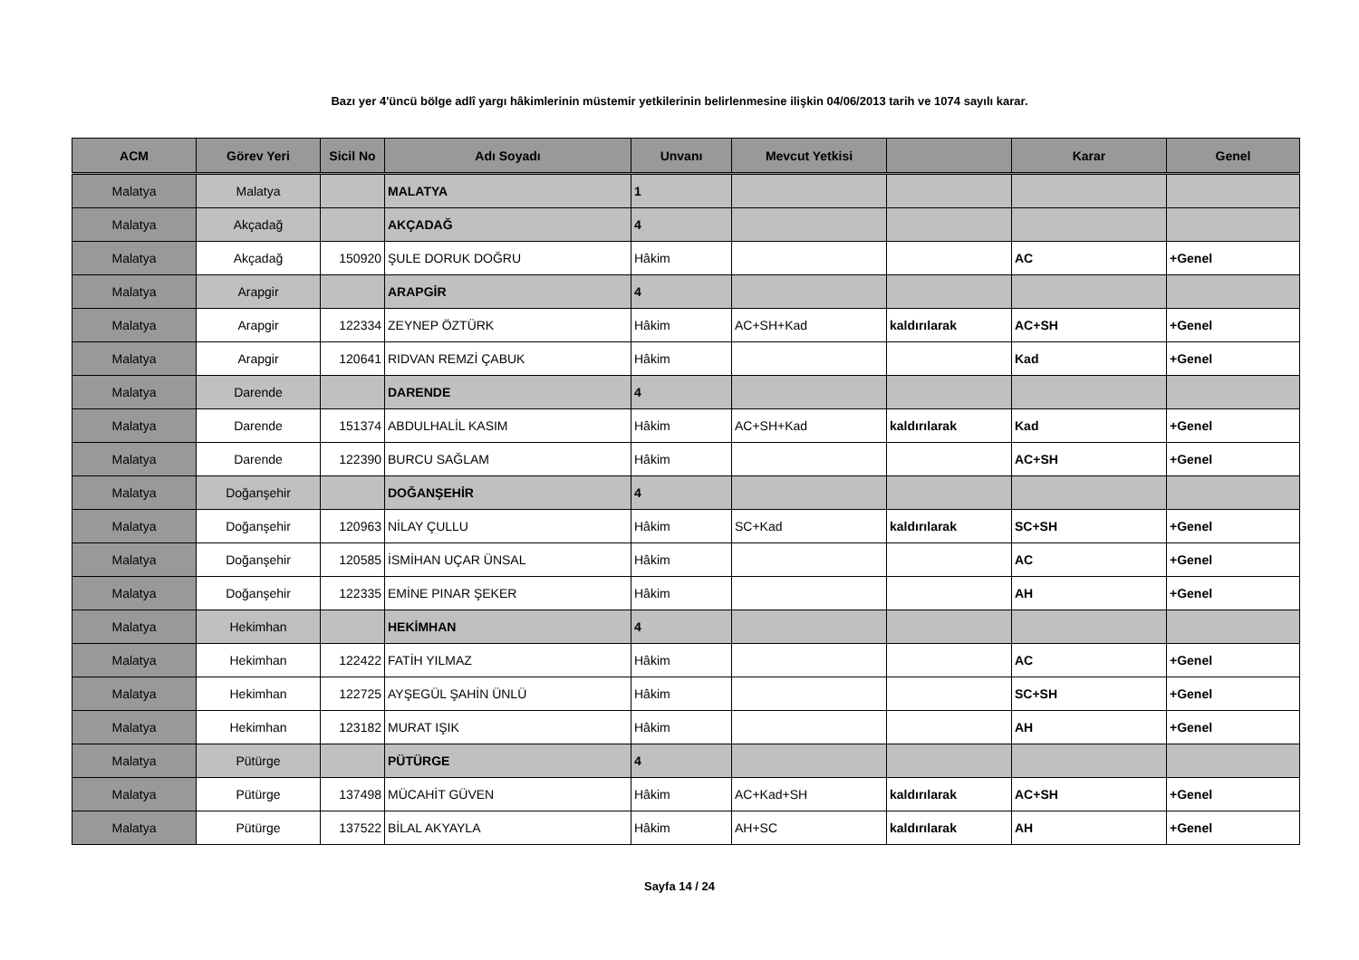Bazı yer 4'üncü bölge adlî yargı hâkimlerinin müstemir yetkilerinin belirlenmesine ilişkin 04/06/2013 tarih ve 1074 sayılı karar.
| ACM | Görev Yeri | Sicil No | Adı Soyadı | Unvanı | Mevcut Yetkisi | | Karar | Genel |
| --- | --- | --- | --- | --- | --- | --- | --- | --- |
| Malatya | Malatya | | MALATYA | 1 | | | | |
| Malatya | Akçadağ | | AKÇADAĞ | 4 | | | | |
| Malatya | Akçadağ | 150920 | ŞULE DORUK DOĞRU | Hâkim | | | AC | +Genel |
| Malatya | Arapgir | | ARAPGİR | 4 | | | | |
| Malatya | Arapgir | 122334 | ZEYNEP ÖZTÜRK | Hâkim | AC+SH+Kad | kaldırılarak | AC+SH | +Genel |
| Malatya | Arapgir | 120641 | RIDVAN REMZİ ÇABUK | Hâkim | | | Kad | +Genel |
| Malatya | Darende | | DARENDE | 4 | | | | |
| Malatya | Darende | 151374 | ABDULHALİL KASIM | Hâkim | AC+SH+Kad | kaldırılarak | Kad | +Genel |
| Malatya | Darende | 122390 | BURCU SAĞLAM | Hâkim | | | AC+SH | +Genel |
| Malatya | Doğanşehir | | DOĞANŞEHİR | 4 | | | | |
| Malatya | Doğanşehir | 120963 | NİLAY ÇULLU | Hâkim | SC+Kad | kaldırılarak | SC+SH | +Genel |
| Malatya | Doğanşehir | 120585 | İSMİHAN UÇAR ÜNSAL | Hâkim | | | AC | +Genel |
| Malatya | Doğanşehir | 122335 | EMİNE PINAR ŞEKER | Hâkim | | | AH | +Genel |
| Malatya | Hekimhan | | HEKİMHAN | 4 | | | | |
| Malatya | Hekimhan | 122422 | FATİH YILMAZ | Hâkim | | | AC | +Genel |
| Malatya | Hekimhan | 122725 | AYŞEGÜL ŞAHİN ÜNLÜ | Hâkim | | | SC+SH | +Genel |
| Malatya | Hekimhan | 123182 | MURAT IŞIK | Hâkim | | | AH | +Genel |
| Malatya | Pütürge | | PÜTÜRGE | 4 | | | | |
| Malatya | Pütürge | 137498 | MÜCAHİT GÜVEN | Hâkim | AC+Kad+SH | kaldırılarak | AC+SH | +Genel |
| Malatya | Pütürge | 137522 | BİLAL AKYAYLA | Hâkim | AH+SC | kaldırılarak | AH | +Genel |
Sayfa 14 / 24